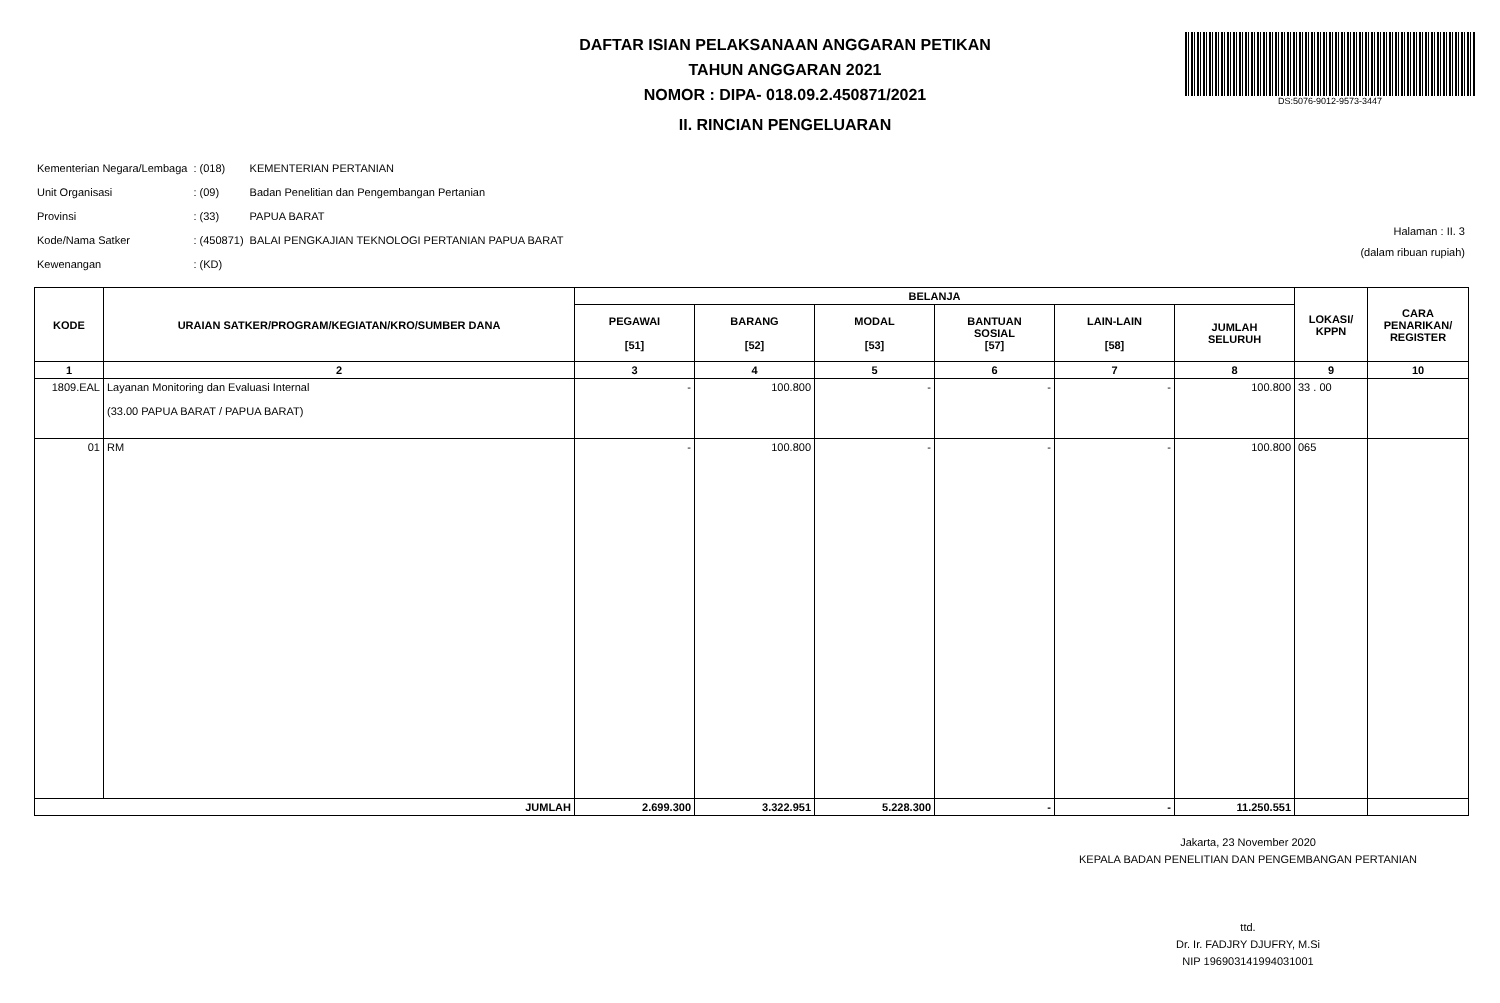DAFTAR ISIAN PELAKSANAAN ANGGARAN PETIKAN
TAHUN ANGGARAN 2021
NOMOR : DIPA- 018.09.2.450871/2021
II. RINCIAN PENGELUARAN
DS:5076-9012-9573-3447
| Kementerian Negara/Lembaga | : (018) | KEMENTERIAN PERTANIAN |
| Unit Organisasi | : (09) | Badan Penelitian dan Pengembangan Pertanian |
| Provinsi | : (33) | PAPUA BARAT |
| Kode/Nama Satker | : (450871) | BALAI PENGKAJIAN TEKNOLOGI PERTANIAN PAPUA BARAT |
| Kewenangan | : (KD) | |
Halaman : II. 3
(dalam ribuan rupiah)
| KODE | URAIAN SATKER/PROGRAM/KEGIATAN/KRO/SUMBER DANA | BELANJA | | | | | | LOKASI/ KPPN | CARA PENARIKAN/ REGISTER |
| --- | --- | --- | --- | --- | --- | --- | --- | --- | --- |
| | | PEGAWAI [51] | BARANG [52] | MODAL [53] | BANTUAN SOSIAL [57] | LAIN-LAIN [58] | JUMLAH SELURUH | | |
| 1 | 2 | 3 | 4 | 5 | 6 | 7 | 8 | 9 | 10 |
| 1809.EAL | Layanan Monitoring dan Evaluasi Internal (33.00 PAPUA BARAT / PAPUA BARAT) | - | 100.800 | - | - | - | 100.800 | 33 . 00 | |
| 01 | RM | - | 100.800 | - | - | - | 100.800 | 065 | |
| JUMLAH | | 2.699.300 | 3.322.951 | 5.228.300 | - | - | 11.250.551 | | |
Jakarta, 23 November 2020
KEPALA BADAN PENELITIAN DAN PENGEMBANGAN PERTANIAN
ttd.
Dr. Ir. FADJRY DJUFRY, M.Si
NIP 196903141994031001